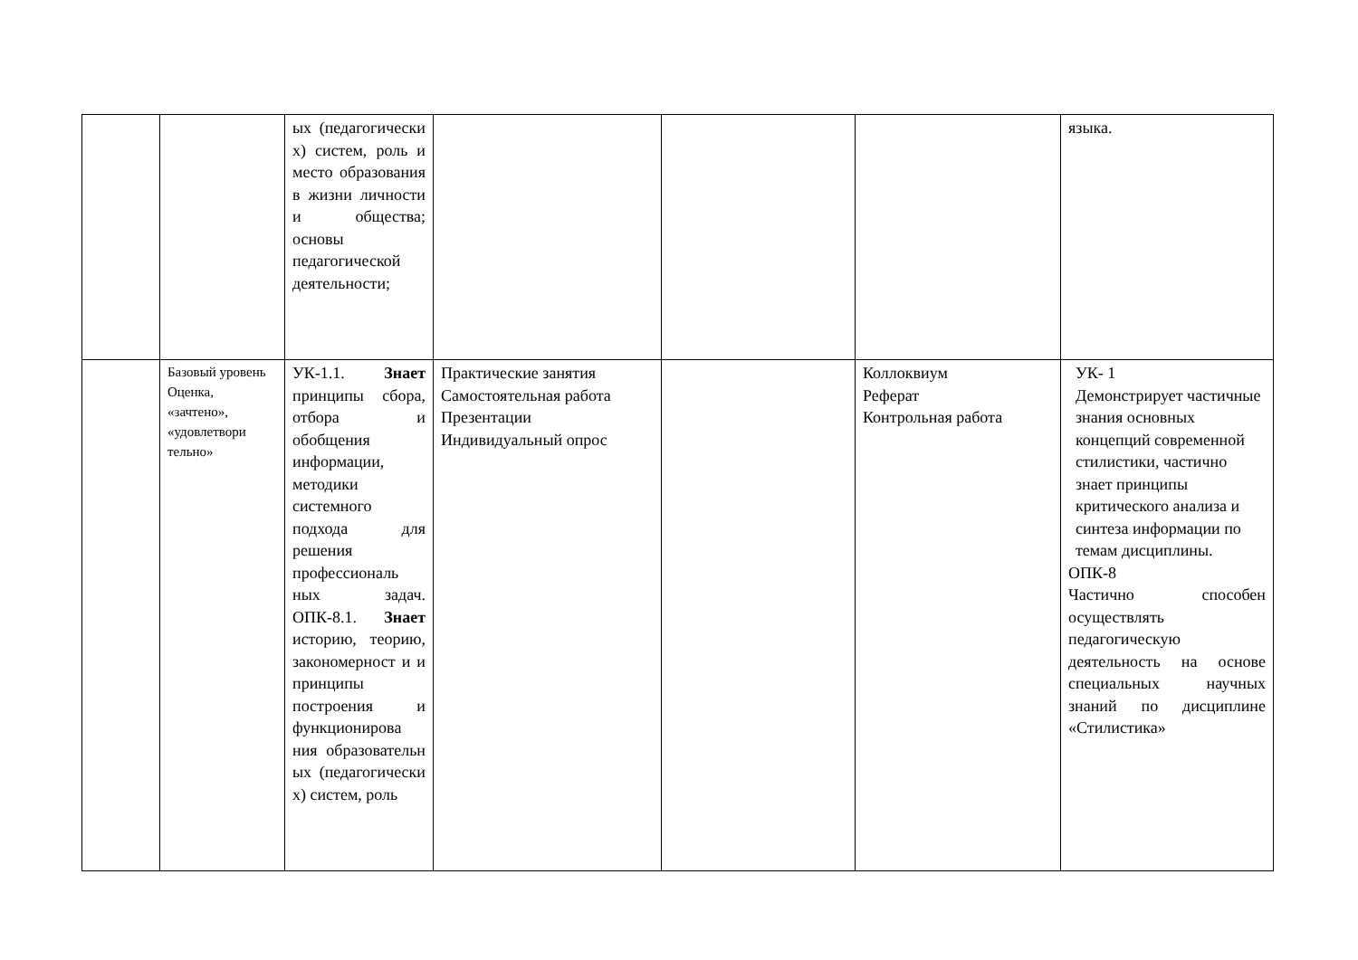| | | ых (педагогически х) систем, роль и место образования в жизни личности и общества; основы педагогической деятельности; | | | | языка. |
| | Базовый уровень Оценка, «зачтено», «удовлетвори тельно» | УК-1.1. Знает принципы сбора, отбора и обобщения информации, методики системного подхода для решения профессиональ ных задач. ОПК-8.1. Знает историю, теорию, закономерност и и принципы построения и функционирова ния образовательн ых (педагогически х) систем, роль | Практические занятия Самостоятельная работа Презентации Индивидуальный опрос | | Коллоквиум Реферат Контрольная работа | УК- 1 Демонстрирует частичные знания основных концепций современной стилистики, частично знает принципы критического анализа и синтеза информации по темам дисциплины. ОПК-8 Частично способен осуществлять педагогическую деятельность на основе специальных научных знаний по дисциплине «Стилистика» |